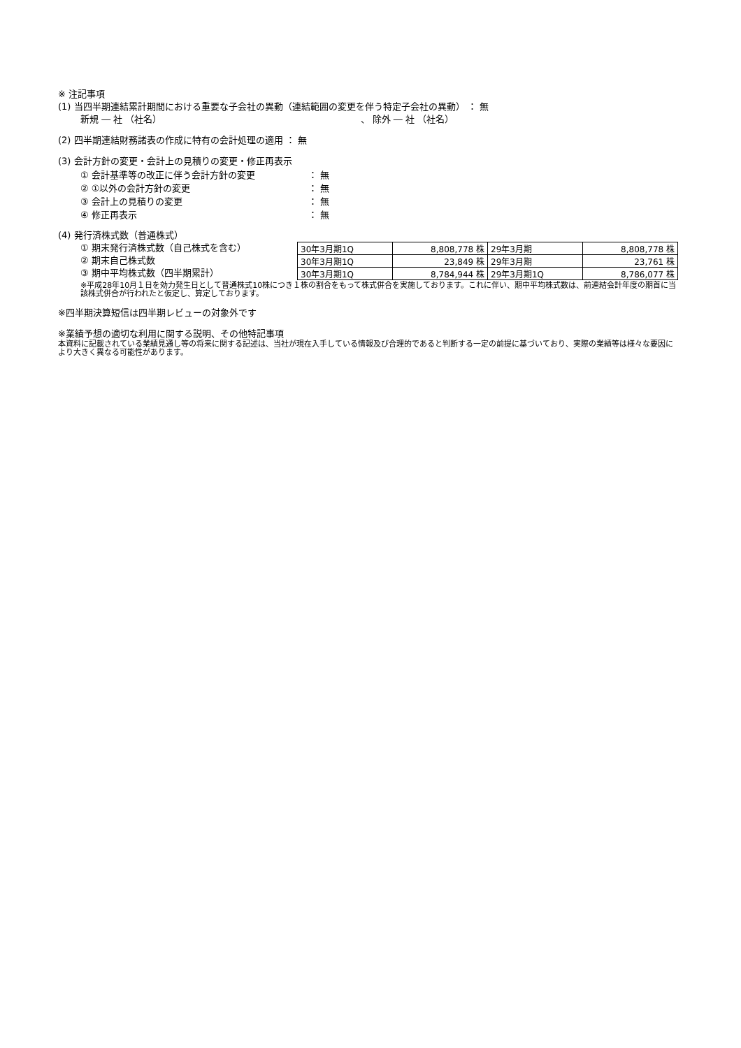※ 注記事項
(1) 当四半期連結累計期間における重要な子会社の異動（連結範囲の変更を伴う特定子会社の異動） ： 無
新規 ― 社 （社名） 、 除外 ― 社 （社名）
(2) 四半期連結財務諸表の作成に特有の会計処理の適用 ： 無
(3) 会計方針の変更・会計上の見積りの変更・修正再表示
① 会計基準等の改正に伴う会計方針の変更 ： 無
② ①以外の会計方針の変更 ： 無
③ 会計上の見積りの変更 ： 無
④ 修正再表示 ： 無
(4) 発行済株式数（普通株式）
① 期末発行済株式数（自己株式を含む）
② 期末自己株式数
③ 期中平均株式数（四半期累計）
| 30年3月期1Q | 8,808,778 株 | 29年3月期 | 8,808,778 株 |
| 30年3月期1Q | 23,849 株 | 29年3月期 | 23,761 株 |
| 30年3月期1Q | 8,784,944 株 | 29年3月期1Q | 8,786,077 株 |
※平成28年10月１日を効力発生日として普通株式10株につき１株の割合をもって株式併合を実施しております。これに伴い、期中平均株式数は、前連結会計年度の期首に当該株式併合が行われたと仮定し、算定しております。
※四半期決算短信は四半期レビューの対象外です
※業績予想の適切な利用に関する説明、その他特記事項
本資料に記載されている業績見通し等の将来に関する記述は、当社が現在入手している情報及び合理的であると判断する一定の前提に基づいており、実際の業績等は様々な要因により大きく異なる可能性があります。